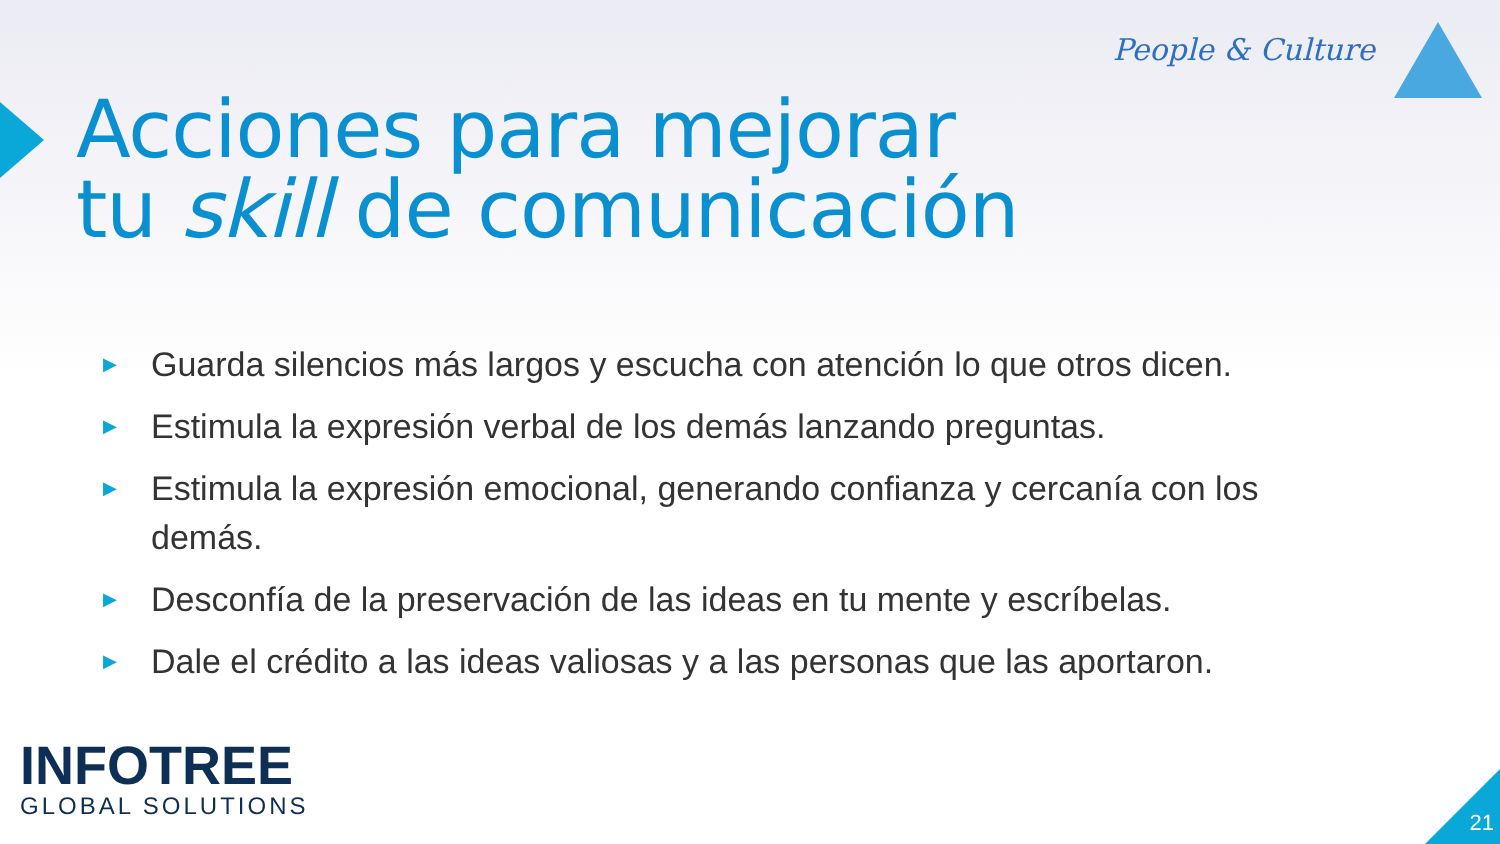People & Culture
Acciones para mejorar
tu skill de comunicación
▶ Guarda silencios más largos y escucha con atención lo que otros dicen.
▶ Estimula la expresión verbal de los demás lanzando preguntas.
▶ Estimula la expresión emocional, generando confianza y cercanía con los demás.
▶ Desconfía de la preservación de las ideas en tu mente y escríbelas.
▶ Dale el crédito a las ideas valiosas y a las personas que las aportaron.
INFOTREE
GLOBAL SOLUTIONS
21